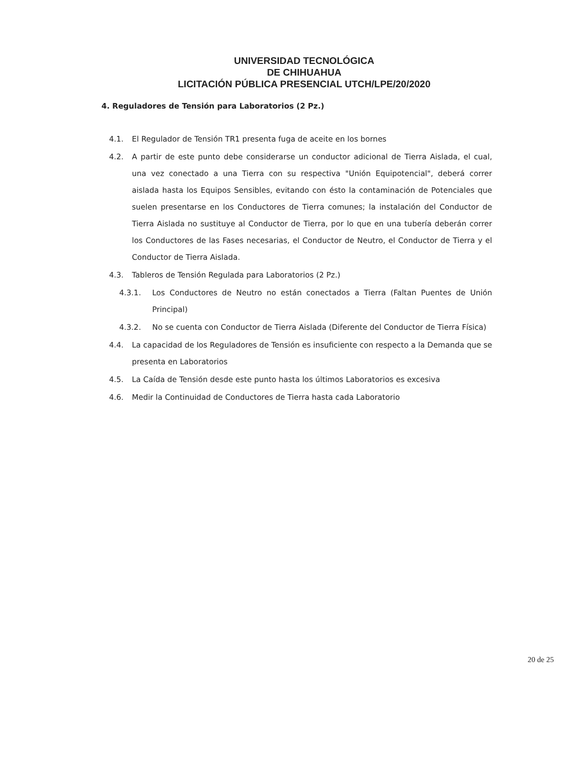UNIVERSIDAD TECNOLÓGICA
DE CHIHUAHUA
LICITACIÓN PÚBLICA PRESENCIAL UTCH/LPE/20/2020
4. Reguladores de Tensión para Laboratorios (2 Pz.)
4.1. El Regulador de Tensión TR1 presenta fuga de aceite en los bornes
4.2. A partir de este punto debe considerarse un conductor adicional de Tierra Aislada, el cual, una vez conectado a una Tierra con su respectiva "Unión Equipotencial", deberá correr aislada hasta los Equipos Sensibles, evitando con ésto la contaminación de Potenciales que suelen presentarse en los Conductores de Tierra comunes; la instalación del Conductor de Tierra Aislada no sustituye al Conductor de Tierra, por lo que en una tubería deberán correr los Conductores de las Fases necesarias, el Conductor de Neutro, el Conductor de Tierra y el Conductor de Tierra Aislada.
4.3. Tableros de Tensión Regulada para Laboratorios (2 Pz.)
4.3.1. Los Conductores de Neutro no están conectados a Tierra (Faltan Puentes de Unión Principal)
4.3.2. No se cuenta con Conductor de Tierra Aislada (Diferente del Conductor de Tierra Física)
4.4. La capacidad de los Reguladores de Tensión es insuficiente con respecto a la Demanda que se presenta en Laboratorios
4.5. La Caída de Tensión desde este punto hasta los últimos Laboratorios es excesiva
4.6. Medir la Continuidad de Conductores de Tierra hasta cada Laboratorio
20 de 25